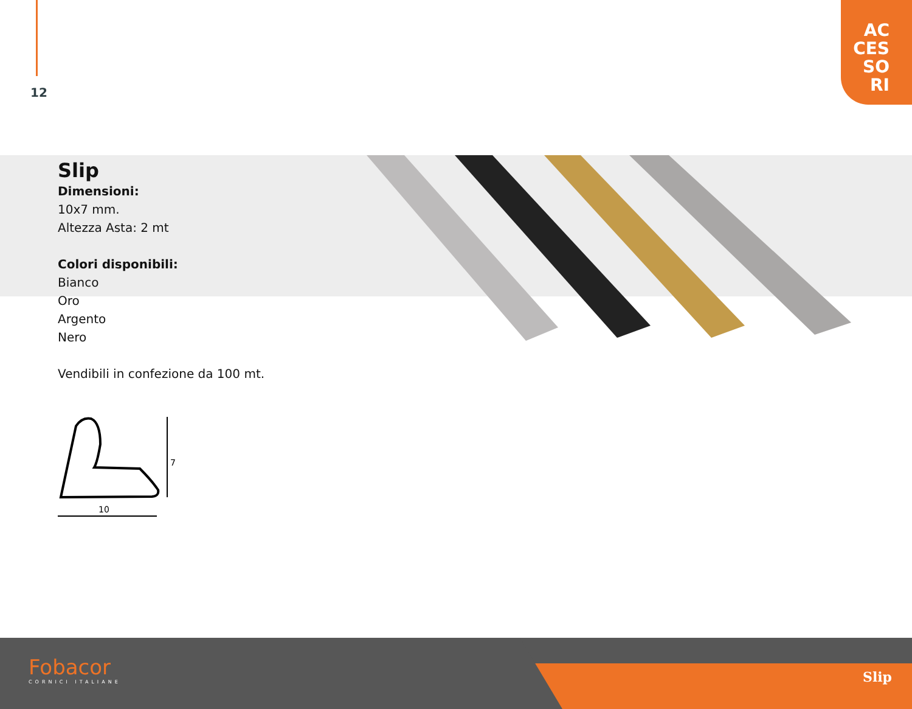12
AC
CES
SO
RI
Slip
Dimensioni:
10x7 mm.
Altezza Asta: 2 mt
Colori disponibili:
Bianco
Oro
Argento
Nero
Vendibili in confezione da 100 mt.
7
10
Fobacor
CORNICI ITALIANE
Slip